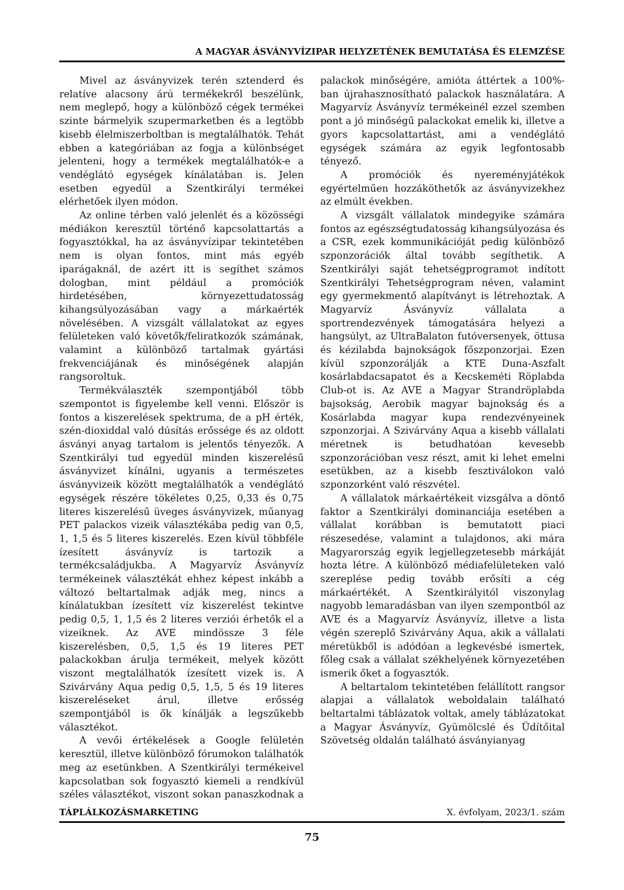A MAGYAR ÁSVÁNYVÍZIPAR HELYZETÉNEK BEMUTATÁSA ÉS ELEMZÉSE
Mivel az ásványvizek terén sztenderd és relatíve alacsony árú termékekről beszélünk, nem meglepő, hogy a különböző cégek termékei szinte bármelyik szupermarketben és a legtöbb kisebb élelmiszerboltban is megtalálhatók. Tehát ebben a kategóriában az fogja a különbséget jelenteni, hogy a termékek megtalálhatók-e a vendéglátó egységek kínálatában is. Jelen esetben egyedül a Szentkirályi termékei elérhetőek ilyen módon.
Az online térben való jelenlét és a közösségi médiákon keresztül történő kapcsolattartás a fogyasztókkal, ha az ásványvízipar tekintetében nem is olyan fontos, mint más egyéb iparágaknál, de azért itt is segíthet számos dologban, mint például a promóciók hirdetésében, környezettudatosság kihangsúlyozásában vagy a márkaérték növelésében. A vizsgált vállalatokat az egyes felületeken való követők/feliratkozók számának, valamint a különböző tartalmak gyártási frekvenciájának és minőségének alapján rangsoroltuk.
Termékválaszték szempontjából több szempontot is figyelembe kell venni. Először is fontos a kiszerelések spektruma, de a pH érték, szén-dioxiddal való dúsítás erőssége és az oldott ásványi anyag tartalom is jelentős tényezők. A Szentkirályi tud egyedül minden kiszerelésű ásványvizet kínálni, ugyanis a természetes ásványvizeik között megtalálhatók a vendéglátó egységek részére tökéletes 0,25, 0,33 és 0,75 literes kiszerelésű üveges ásványvizek, műanyag PET palackos vizeik választékába pedig van 0,5, 1, 1,5 és 5 literes kiszerelés. Ezen kívül többféle ízesített ásványvíz is tartozik a termékcsaládjukba. A Magyarvíz Ásványvíz termékeinek választékát ehhez képest inkább a változó beltartalmak adják meg, nincs a kínálatukban ízesített víz kiszerelést tekintve pedig 0,5, 1, 1,5 és 2 literes verziói érhetők el a vizeiknek. Az AVE mindössze 3 féle kiszerelésben, 0,5, 1,5 és 19 literes PET palackokban árulja termékeit, melyek között viszont megtalálhatók ízesített vizek is. A Szivárvány Aqua pedig 0,5, 1,5, 5 és 19 literes kiszereléseket árul, illetve erősség szempontjából is ők kínálják a legszűkebb választékot.
A vevői értékelések a Google felületén keresztül, illetve különböző fórumokon találhatók meg az esetünkben. A Szentkirályi termékeivel kapcsolatban sok fogyasztó kiemeli a rendkívül széles választékot, viszont sokan panaszkodnak a palackok minőségére, amióta áttértek a 100%-ban újrahasznosítható palackok használatára. A Magyarvíz Ásványvíz termékeinél ezzel szemben pont a jó minőségű palackokat emelik ki, illetve a gyors kapcsolattartást, ami a vendéglátó egységek számára az egyik legfontosabb tényező.
A promóciók és nyereményjátékok egyértelműen hozzáköthetők az ásványvizekhez az elmúlt években.
A vizsgált vállalatok mindegyike számára fontos az egészségtudatosság kihangsúlyozása és a CSR, ezek kommunikációját pedig különböző szponzorációk által tovább segíthetik. A Szentkirályi saját tehetségprogramot indított Szentkirályi Tehetségprogram néven, valamint egy gyermekmentő alapítványt is létrehoztak. A Magyarvíz Ásványvíz vállalata a sportrendezvények támogatására helyezi a hangsúlyt, az UltraBalaton futóversenyek, öttusa és kézilabda bajnokságok főszponzorjai. Ezen kívül szponzorálják a KTE Duna-Aszfalt kosárlabdacsapatot és a Kecskeméti Röplabda Club-ot is. Az AVE a Magyar Strandröplabda bajsokság, Aerobik magyar bajnokság és a Kosárlabda magyar kupa rendezvényeinek szponzorjai. A Szivárvány Aqua a kisebb vállalati méretnek is betudhatóan kevesebb szponzorációban vesz részt, amit ki lehet emelni esetükben, az a kisebb fesztiválokon való szponzorként való részvétel.
A vállalatok márkaértékeit vizsgálva a döntő faktor a Szentkirályi dominanciája esetében a vállalat korábban is bemutatott piaci részesedése, valamint a tulajdonos, aki mára Magyarország egyik legjellegzetesebb márkáját hozta létre. A különböző médiafelületeken való szereplése pedig tovább erősíti a cég márkaértékét. A Szentkirályitól viszonylag nagyobb lemaradásban van ilyen szempontból az AVE és a Magyarvíz Ásványvíz, illetve a lista végén szereplő Szivárvány Aqua, akik a vállalati méretükből is adódóan a legkevésbé ismertek, főleg csak a vállalat székhelyének környezetében ismerik őket a fogyasztók.
A beltartalom tekintetében felállított rangsor alapjai a vállalatok weboldalain található beltartalmi táblázatok voltak, amely táblázatokat a Magyar Ásványvíz, Gyümölcslé és Üdítőital Szövetség oldalán található ásványianyag
TÁPLÁLKOZÁSMARKETING X. évfolyam, 2023/1. szám
75